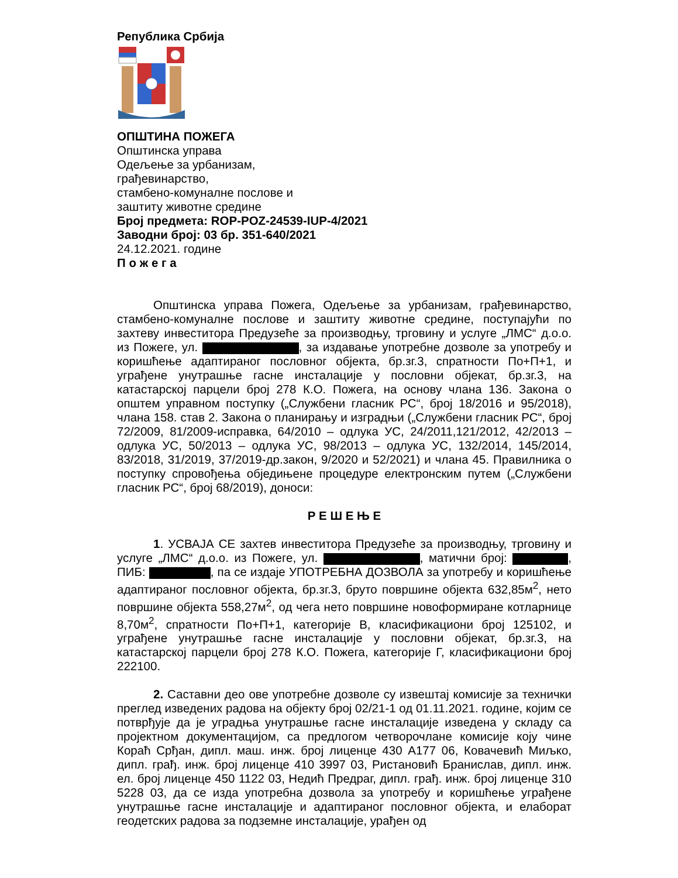Република Србија
ОПШТИНА ПОЖЕГА
Општинска управа
Одељење за урбанизам,
грађевинарство,
стамбено-комуналне послове и
заштиту животне средине
Број предмета: ROP-POZ-24539-IUP-4/2021
Заводни број: 03 бр. 351-640/2021
24.12.2021. године
П о ж е г а
Општинска управа Пожега, Одељење за урбанизам, грађевинарство, стамбено-комуналне послове и заштиту животне средине, поступајући по захтеву инвеститора Предузеће за производњу, трговину и услуге „ЛМС“ д.о.о. из Пожеге, ул. , за издавање употребне дозволе за употребу и коришћење адаптираног пословног објекта, бр.зг.3, спратности По+П+1, и уграђене унутрашње гасне инсталације у пословни објекат, бр.зг.3, на катастарској парцели број 278 К.О. Пожега, на основу члана 136. Закона о општем управном поступку („Службени гласник РС“, број 18/2016 и 95/2018), члана 158. став 2. Закона о планирању и изградњи („Службени гласник РС“, број 72/2009, 81/2009-исправка, 64/2010 – одлука УС, 24/2011,121/2012, 42/2013 – одлука УС, 50/2013 – одлука УС, 98/2013 – одлука УС, 132/2014, 145/2014, 83/2018, 31/2019, 37/2019-др.закон, 9/2020 и 52/2021) и члана 45. Правилника о поступку спровођења обједињене процедуре електронским путем („Службени гласник РС“, број 68/2019), доноси:
Р Е Ш Е Њ Е
1. УСВАЈА СЕ захтев инвеститора Предузеће за производњу, трговину и услуге „ЛМС“ д.о.о. из Пожеге, ул. , матични број: , ПИБ: , па се издаје УПОТРЕБНА ДОЗВОЛА за употребу и коришћење адаптираног пословног објекта, бр.зг.3, бруто површине објекта 632,85м<sup>2</sup>, нето површине објекта 558,27м<sup>2</sup>, од чега нето површине новоформиране котларнице 8,70м<sup>2</sup>, спратности По+П+1, категорије В, класификациони број 125102, и уграђене унутрашње гасне инсталације у пословни објекат, бр.зг.3, на катастарској парцели број 278 К.О. Пожега, категорије Г, класификациони број 222100.
2. Саставни део ове употребне дозволе су извештај комисије за технички преглед изведених радова на објекту број 02/21-1 од 01.11.2021. године, којим се потврђује да је уградња унутрашње гасне инсталације изведена у складу са пројектном документацијом, са предлогом четворочлане комисије коју чине Кораћ Срђан, дипл. маш. инж. број лиценце 430 А177 06, Ковачевић Миљко, дипл. грађ. инж. број лиценце 410 3997 03, Ристановић Бранислав, дипл. инж. ел. број лиценце 450 1122 03, Недић Предраг, дипл. грађ. инж. број лиценце 310 5228 03, да се изда употребна дозвола за употребу и коришћење уграђене унутрашње гасне инсталације и адаптираног пословног објекта, и елаборат геодетских радова за подземне инсталације, урађен од